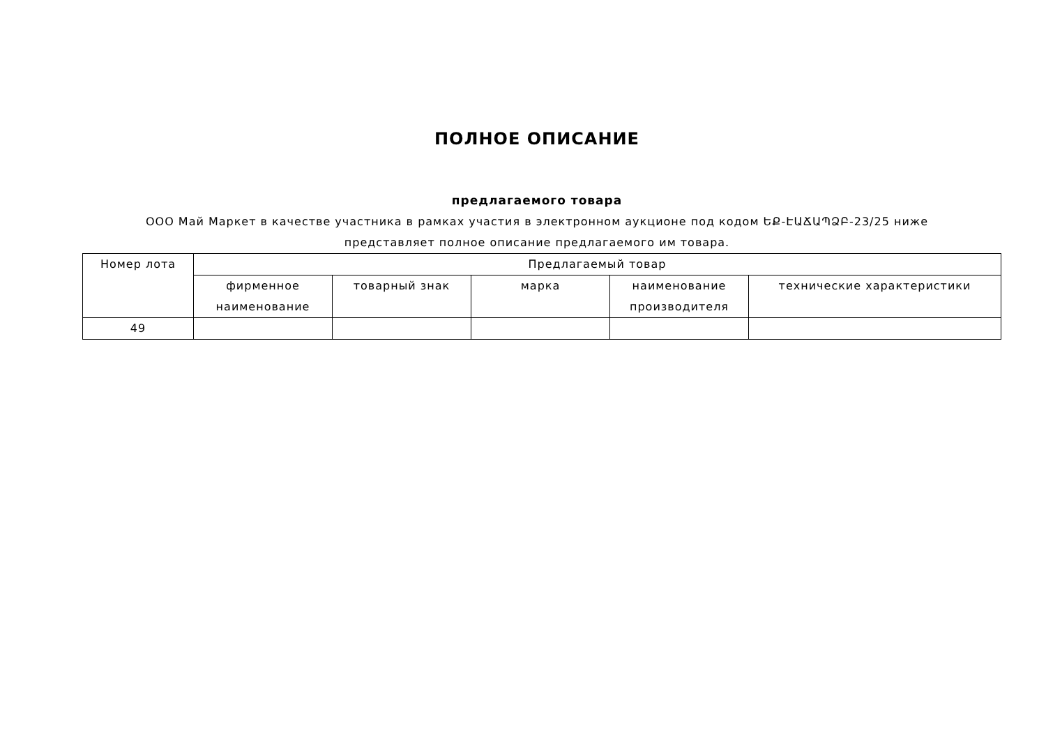ПОЛНОЕ ОПИСАНИЕ
предлагаемого товара
ООО Май Маркет в качестве участника в рамках участия в электронном аукционе под кодом ԵՔ-ԷԱՃԱՊՁԲ-23/25 ниже представляет полное описание предлагаемого им товара.
| Номер лота | Предлагаемый товар | | | | |
| --- | --- | --- | --- | --- | --- |
| | фирменное наименование | товарный знак | марка | наименование производителя | технические характеристики |
| 49 | | | | | |